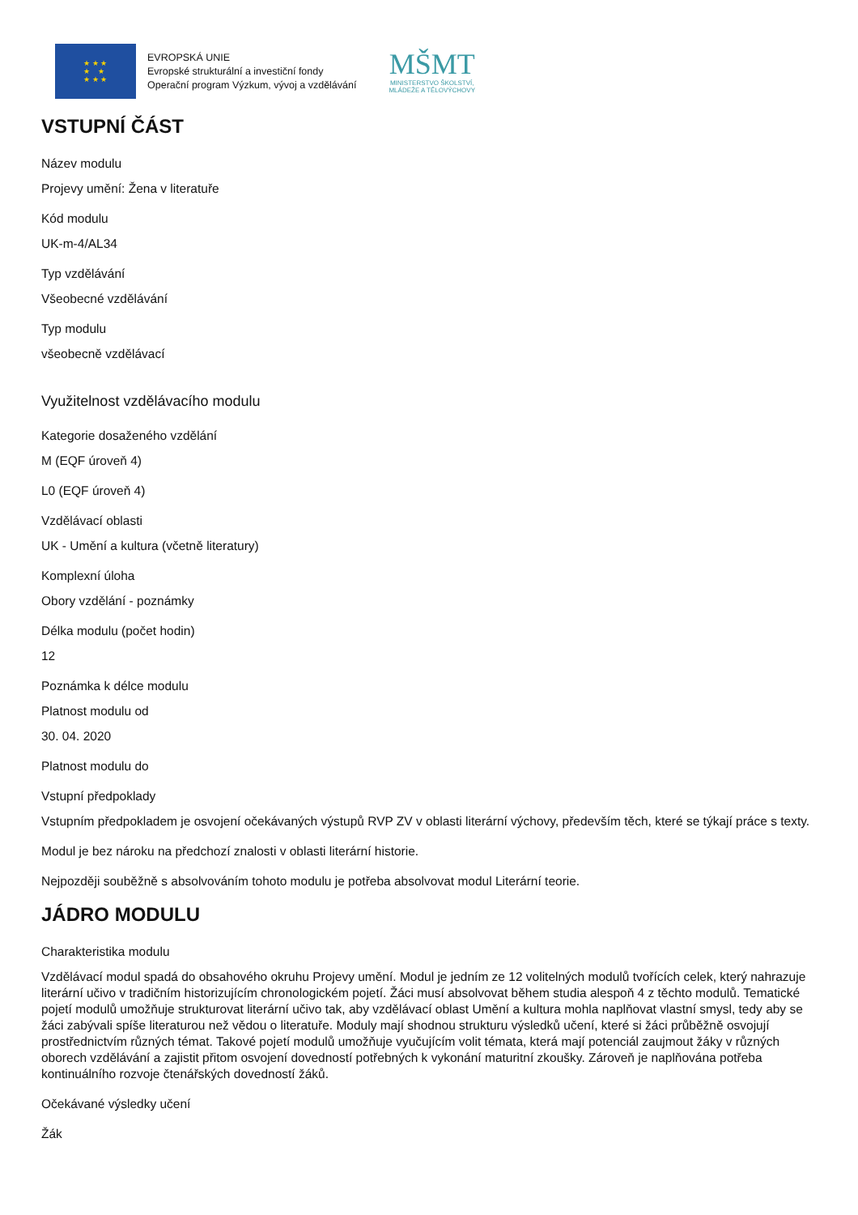★ ★ ★
★ ★
★ ★ ★
EVROPSKÁ UNIE
Evropské strukturální a investiční fondy
Operační program Výzkum, vývoj a vzdělávání
MŠMT
MINISTERSTVO ŠKOLSTVÍ,
MLÁDEŽE A TĚLOVÝCHOVY
VSTUPNÍ ČÁST
Název modulu
Projevy umění: Žena v literatuře
Kód modulu
UK-m-4/AL34
Typ vzdělávání
Všeobecné vzdělávání
Typ modulu
všeobecně vzdělávací
Využitelnost vzdělávacího modulu
Kategorie dosaženého vzdělání
M (EQF úroveň 4)
L0 (EQF úroveň 4)
Vzdělávací oblasti
UK - Umění a kultura (včetně literatury)
Komplexní úloha
Obory vzdělání - poznámky
Délka modulu (počet hodin)
12
Poznámka k délce modulu
Platnost modulu od
30. 04. 2020
Platnost modulu do
Vstupní předpoklady
Vstupním předpokladem je osvojení očekávaných výstupů RVP ZV v oblasti literární výchovy, především těch, které se týkají práce s texty.
Modul je bez nároku na předchozí znalosti v oblasti literární historie.
Nejpozději souběžně s absolvováním tohoto modulu je potřeba absolvovat modul Literární teorie.
JÁDRO MODULU
Charakteristika modulu
Vzdělávací modul spadá do obsahového okruhu Projevy umění. Modul je jedním ze 12 volitelných modulů tvořících celek, který nahrazuje literární učivo v tradičním historizujícím chronologickém pojetí. Žáci musí absolvovat během studia alespoň 4 z těchto modulů. Tematické pojetí modulů umožňuje strukturovat literární učivo tak, aby vzdělávací oblast Umění a kultura mohla naplňovat vlastní smysl, tedy aby se žáci zabývali spíše literaturou než vědou o literatuře. Moduly mají shodnou strukturu výsledků učení, které si žáci průběžně osvojují prostřednictvím různých témat. Takové pojetí modulů umožňuje vyučujícím volit témata, která mají potenciál zaujmout žáky v různých oborech vzdělávání a zajistit přitom osvojení dovedností potřebných k vykonání maturitní zkoušky. Zároveň je naplňována potřeba kontinuálního rozvoje čtenářských dovedností žáků.
Očekávané výsledky učení
Žák